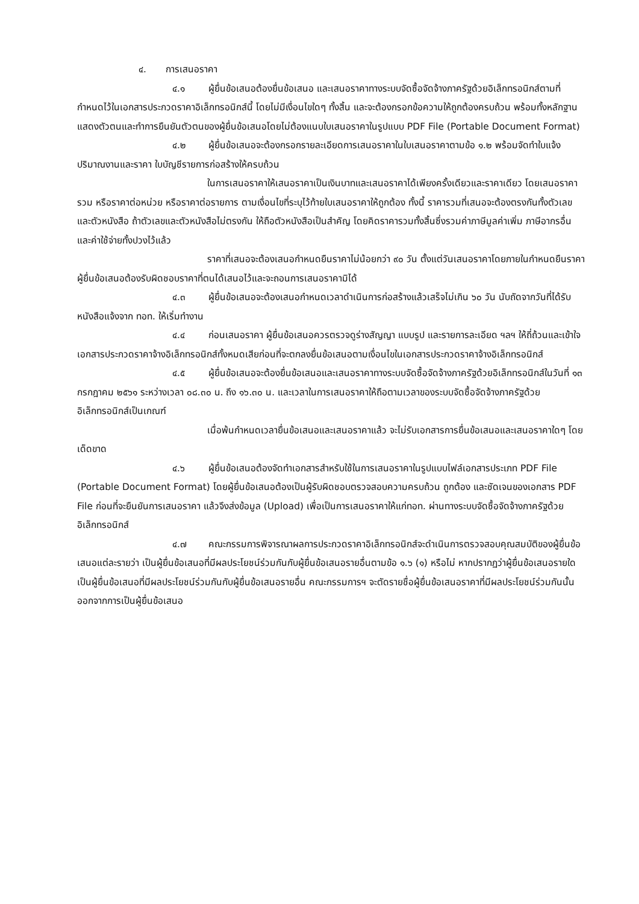๔. การเสนอราคา
๔.๑ ผู้ยื่นข้อเสนอต้องยื่นข้อเสนอ และเสนอราคาทางระบบจัดซื้อจัดจ้างภาครัฐด้วยอิเล็กทรอนิกส์ตามที่กำหนดไว้ในเอกสารประกวดราคาอิเล็กทรอนิกส์นี้ โดยไม่มีเงื่อนไขใดๆ ทั้งสิ้น และจะต้องกรอกข้อความให้ถูกต้องครบถ้วน พร้อมทั้งหลักฐานแสดงตัวตนและทำการยืนยันตัวตนของผู้ยื่นข้อเสนอโดยไม่ต้องแนบใบเสนอราคาในรูปแบบ PDF File (Portable Document Format)
๔.๒ ผู้ยื่นข้อเสนอจะต้องกรอกรายละเอียดการเสนอราคาในใบเสนอราคาตามข้อ ๑.๒ พร้อมจัดทำใบแจ้งปริมาณงานและราคา ใบบัญชีรายการก่อสร้างให้ครบถ้วน
ในการเสนอราคาให้เสนอราคาเป็นเงินบาทและเสนอราคาได้เพียงครั้งเดียวและราคาเดียว โดยเสนอราคารวม หรือราคาต่อหน่วย หรือราคาต่อรายการ ตามเงื่อนไขที่ระบุไว้ท้ายใบเสนอราคาให้ถูกต้อง ทั้งนี้ ราคารวมที่เสนอจะต้องตรงกันทั้งตัวเลขและตัวหนังสือ ถ้าตัวเลขและตัวหนังสือไม่ตรงกัน ให้ถือตัวหนังสือเป็นสำคัญ โดยคิดราคารวมทั้งสิ้นซึ่งรวมค่าภาษีมูลค่าเพิ่ม ภาษีอากรอื่น และค่าใช้จ่ายทั้งปวงไว้แล้ว
ราคาที่เสนอจะต้องเสนอกำหนดยืนราคาไม่น้อยกว่า ๙๐ วัน ตั้งแต่วันเสนอราคาโดยภายในกำหนดยืนราคา ผู้ยื่นข้อเสนอต้องรับผิดชอบราคาที่ตนได้เสนอไว้และจะถอนการเสนอราคามิได้
๔.๓ ผู้ยื่นข้อเสนอจะต้องเสนอกำหนดเวลาดำเนินการก่อสร้างแล้วเสร็จไม่เกิน ๖๐ วัน นับถัดจากวันที่ได้รับหนังสือแจ้งจาก ทอท. ให้เริ่มทำงาน
๔.๔ ก่อนเสนอราคา ผู้ยื่นข้อเสนอควรตรวจดูร่างสัญญา แบบรูป และรายการละเอียด ฯลฯ ให้ถี่ถ้วนและเข้าใจเอกสารประกวดราคาจ้างอิเล็กทรอนิกส์ทั้งหมดเสียก่อนที่จะตกลงยื่นข้อเสนอตามเงื่อนไขในเอกสารประกวดราคาจ้างอิเล็กทรอนิกส์
๔.๕ ผู้ยื่นข้อเสนอจะต้องยื่นข้อเสนอและเสนอราคาทางระบบจัดซื้อจัดจ้างภาครัฐด้วยอิเล็กทรอนิกส์ในวันที่ ๑๓ กรกฎาคม ๒๕๖๑ ระหว่างเวลา ๐๘.๓๐ น. ถึง ๑๖.๓๐ น. และเวลาในการเสนอราคาให้ถือตามเวลาของระบบจัดซื้อจัดจ้างภาครัฐด้วยอิเล็กทรอนิกส์เป็นเกณฑ์
เมื่อพ้นกำหนดเวลายื่นข้อเสนอและเสนอราคาแล้ว จะไม่รับเอกสารการยื่นข้อเสนอและเสนอราคาใดๆ โดยเด็ดขาด
๔.๖ ผู้ยื่นข้อเสนอต้องจัดทำเอกสารสำหรับใช้ในการเสนอราคาในรูปแบบไฟล์เอกสารประเภท PDF File (Portable Document Format) โดยผู้ยื่นข้อเสนอต้องเป็นผู้รับผิดชอบตรวจสอบความครบถ้วน ถูกต้อง และชัดเจนของเอกสาร PDF File ก่อนที่จะยืนยันการเสนอราคา แล้วจึงส่งข้อมูล (Upload) เพื่อเป็นการเสนอราคาให้แก่ทอท. ผ่านทางระบบจัดซื้อจัดจ้างภาครัฐด้วยอิเล็กทรอนิกส์
๔.๗ คณะกรรมการพิจารณาผลการประกวดราคาอิเล็กทรอนิกส์จะดำเนินการตรวจสอบคุณสมบัติของผู้ยื่นข้อเสนอแต่ละรายว่า เป็นผู้ยื่นข้อเสนอที่มีผลประโยชน์ร่วมกันกับผู้ยื่นข้อเสนอรายอื่นตามข้อ ๑.๖ (๑) หรือไม่ หากปรากฏว่าผู้ยื่นข้อเสนอรายใดเป็นผู้ยื่นข้อเสนอที่มีผลประโยชน์ร่วมกันกับผู้ยื่นข้อเสนอรายอื่น คณะกรรมการฯ จะตัดรายชื่อผู้ยื่นข้อเสนอราคาที่มีผลประโยชน์ร่วมกันนั้นออกจากการเป็นผู้ยื่นข้อเสนอ